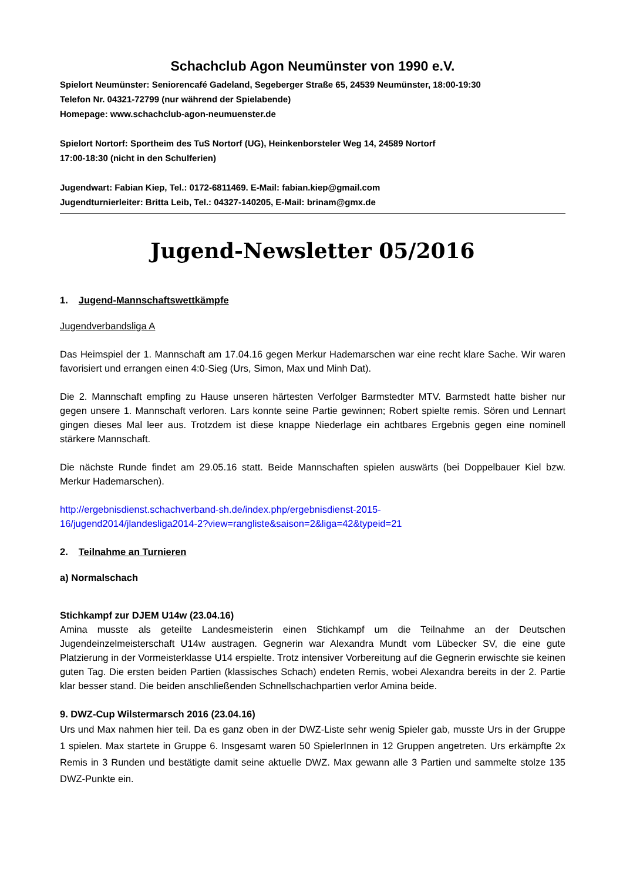Schachclub Agon Neumünster von 1990 e.V.
Spielort Neumünster: Seniorencafé Gadeland, Segeberger Straße 65, 24539 Neumünster, 18:00-19:30
Telefon Nr. 04321-72799 (nur während der Spielabende)
Homepage: www.schachclub-agon-neumuenster.de
Spielort Nortorf: Sportheim des TuS Nortorf (UG), Heinkenborsteler Weg 14, 24589 Nortorf
17:00-18:30 (nicht in den Schulferien)
Jugendwart: Fabian Kiep, Tel.: 0172-6811469. E-Mail: fabian.kiep@gmail.com
Jugendturnierleiter: Britta Leib, Tel.: 04327-140205, E-Mail: brinam@gmx.de
Jugend-Newsletter 05/2016
1. Jugend-Mannschaftswettkämpfe
Jugendverbandsliga A
Das Heimspiel der 1. Mannschaft am 17.04.16 gegen Merkur Hademarschen war eine recht klare Sache. Wir waren favorisiert und errangen einen 4:0-Sieg (Urs, Simon, Max und Minh Dat).
Die 2. Mannschaft empfing zu Hause unseren härtesten Verfolger Barmstedter MTV. Barmstedt hatte bisher nur gegen unsere 1. Mannschaft verloren. Lars konnte seine Partie gewinnen; Robert spielte remis. Sören und Lennart gingen dieses Mal leer aus. Trotzdem ist diese knappe Niederlage ein achtbares Ergebnis gegen eine nominell stärkere Mannschaft.
Die nächste Runde findet am 29.05.16 statt. Beide Mannschaften spielen auswärts (bei Doppelbauer Kiel bzw. Merkur Hademarschen).
http://ergebnisdienst.schachverband-sh.de/index.php/ergebnisdienst-2015-
16/jugend2014/jlandesliga2014-2?view=rangliste&saison=2&liga=42&typeid=21
2. Teilnahme an Turnieren
a) Normalschach
Stichkampf zur DJEM U14w (23.04.16)
Amina musste als geteilte Landesmeisterin einen Stichkampf um die Teilnahme an der Deutschen Jugendeinzelmeisterschaft U14w austragen. Gegnerin war Alexandra Mundt vom Lübecker SV, die eine gute Platzierung in der Vormeisterklasse U14 erspielte. Trotz intensiver Vorbereitung auf die Gegnerin erwischte sie keinen guten Tag. Die ersten beiden Partien (klassisches Schach) endeten Remis, wobei Alexandra bereits in der 2. Partie klar besser stand. Die beiden anschließenden Schnellschachpartien verlor Amina beide.
9. DWZ-Cup Wilstermarsch 2016 (23.04.16)
Urs und Max nahmen hier teil. Da es ganz oben in der DWZ-Liste sehr wenig Spieler gab, musste Urs in der Gruppe 1 spielen. Max startete in Gruppe 6. Insgesamt waren 50 SpielerInnen in 12 Gruppen angetreten. Urs erkämpfte 2x Remis in 3 Runden und bestätigte damit seine aktuelle DWZ. Max gewann alle 3 Partien und sammelte stolze 135 DWZ-Punkte ein.